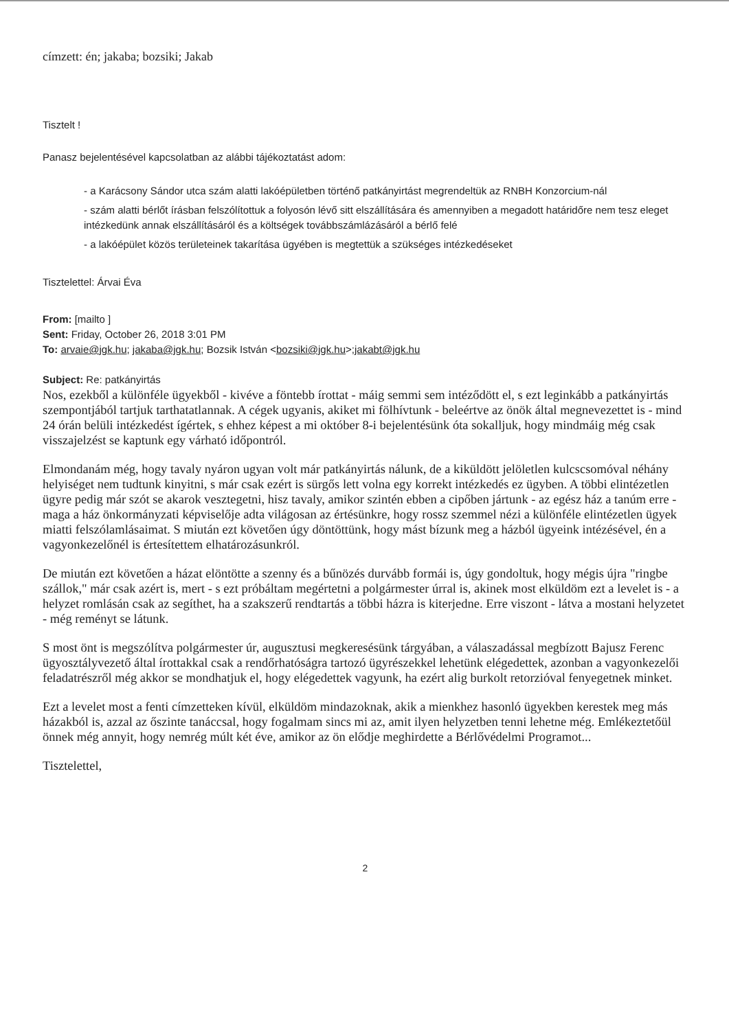címzett: én; jakaba; bozsiki; Jakab
Tisztelt !
Panasz bejelentésével kapcsolatban az alábbi tájékoztatást adom:
- a Karácsony Sándor utca szám alatti lakóépületben történő patkányirtást megrendeltük az RNBH Konzorcium-nál
- szám alatti bérlőt írásban felszólítottuk a folyosón lévő sitt elszállítására és amennyiben a megadott határidőre nem tesz eleget intézkedünk annak elszállításáról és a költségek továbbszámlázásáról a bérlő felé
- a lakóépület közös területeinek takarítása ügyében is megtettük a szükséges intézkedéseket
Tisztelettel: Árvai Éva
From: [mailto ]
Sent: Friday, October 26, 2018 3:01 PM
To: arvaie@jgk.hu; jakaba@jgk.hu; Bozsik István <bozsiki@jgk.hu>;jakabt@jgk.hu
Subject: Re: patkányirtás
Nos, ezekből a különféle ügyekből - kivéve a föntebb írottat - máig semmi sem intéződött el, s ezt leginkább a patkányirtás szempontjából tartjuk tarthatatlannak. A cégek ugyanis, akiket mi fölhívtunk - beleértve az önök által megnevezettet is - mind 24 órán belüli intézkedést ígértek, s ehhez képest a mi október 8-i bejelentésünk óta sokalljuk, hogy mindmáig még csak visszajelzést se kaptunk egy várható időpontról.
Elmondanám még, hogy tavaly nyáron ugyan volt már patkányirtás nálunk, de a kiküldött jelöletlen kulcscsomóval néhány helyiséget nem tudtunk kinyitni, s már csak ezért is sürgős lett volna egy korrekt intézkedés ez ügyben. A többi elintézetlen ügyre pedig már szót se akarok vesztegetni, hisz tavaly, amikor szintén ebben a cipőben jártunk - az egész ház a tanúm erre - maga a ház önkormányzati képviselője adta világosan az értésünkre, hogy rossz szemmel nézi a különféle elintézetlen ügyek miatti felszólamlásaimat. S miután ezt követően úgy döntöttünk, hogy mást bízunk meg a házból ügyeink intézésével, én a vagyonkezelőnél is értesítettem elhatározásunkról.
De miután ezt követően a házat elöntötte a szenny és a bűnözés durvább formái is, úgy gondoltuk, hogy mégis újra "ringbe szállok," már csak azért is, mert - s ezt próbáltam megértetni a polgármester úrral is, akinek most elküldöm ezt a levelet is - a helyzet romlásán csak az segíthet, ha a szakszerű rendtartás a többi házra is kiterjedne. Erre viszont - látva a mostani helyzetet - még reményt se látunk.
S most önt is megszólítva polgármester úr, augusztusi megkeresésünk tárgyában, a válaszadással megbízott Bajusz Ferenc ügyosztályvezető által írottakkal csak a rendőrhatóságra tartozó ügyrészekkel lehetünk elégedettek, azonban a vagyonkezelői feladatrészről még akkor se mondhatjuk el, hogy elégedettek vagyunk, ha ezért alig burkolt retorzióval fenyegetnek minket.
Ezt a levelet most a fenti címzetteken kívül, elküldöm mindazoknak, akik a mienkhez hasonló ügyekben kerestek meg más házakból is, azzal az őszinte tanáccsal, hogy fogalmam sincs mi az, amit ilyen helyzetben tenni lehetne még. Emlékeztetőül önnek még annyit, hogy nemrég múlt két éve, amikor az ön elődje meghirdette a Bérlővédelmi Programot...
Tisztelettel,
2